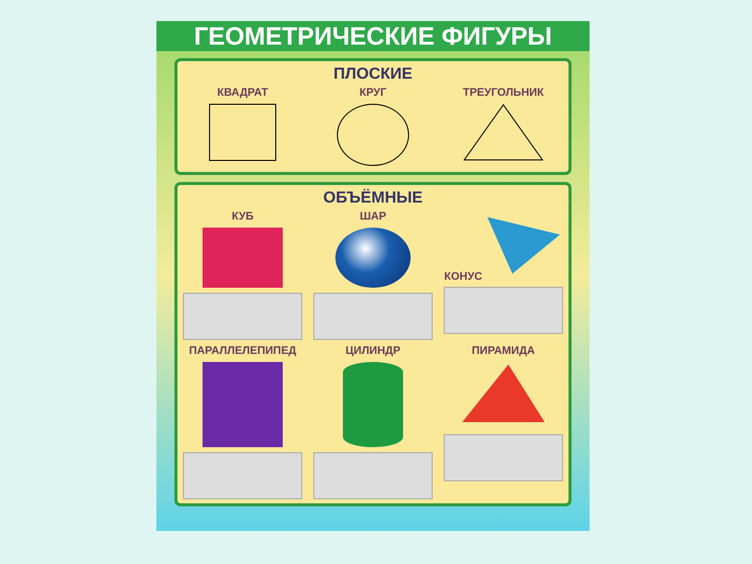ГЕОМЕТРИЧЕСКИЕ ФИГУРЫ
ПЛОСКИЕ
КВАДРАТ КРУГ ТРЕУГОЛЬНИК
ОБЪЁМНЫЕ
КУБ ШАР КОНУС
ПАРАЛЛЕЛЕПИПЕД ЦИЛИНДР ПИРАМИДА